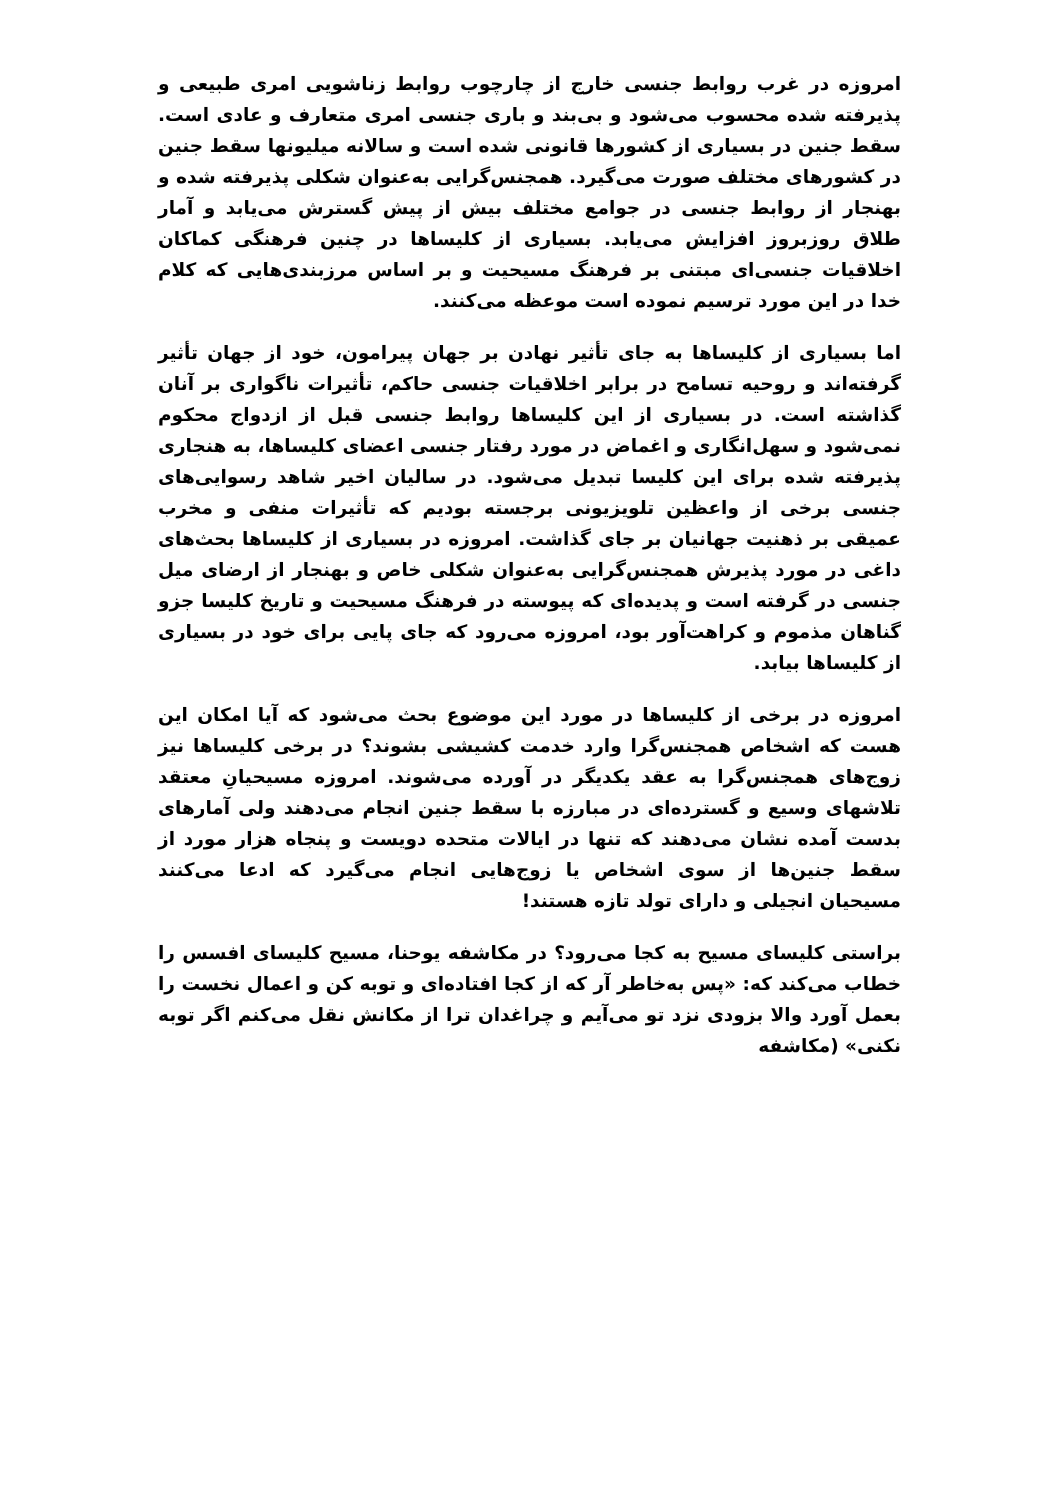امروزه در غرب روابط جنسی خارج از چارچوب روابط زناشویی امری طبیعی و پذیرفته شده محسوب می‌شود و بی‌بند و باری جنسی امری متعارف و عادی است. سقط جنین در بسیاری از کشورها قانونی شده است و سالانه میلیونها سقط جنین در کشورهای مختلف صورت می‌گیرد. همجنس‌گرایی به‌عنوان شکلی پذیرفته شده و بهنجار از روابط جنسی در جوامع مختلف بیش از پیش گسترش می‌یابد و آمار طلاق روزبروز افزایش می‌یابد. بسیاری از کلیساها در چنین فرهنگی کماکان اخلاقیات جنسی‌ای مبتنی بر فرهنگ مسیحیت و بر اساس مرزبندی‌هایی که کلام خدا در این مورد ترسیم نموده است موعظه می‌کنند.
اما بسیاری از کلیساها به جای تأثیر نهادن بر جهان پیرامون، خود از جهان تأثیر گرفته‌اند و روحیه تسامح در برابر اخلاقیات جنسی حاکم، تأثیرات ناگواری بر آنان گذاشته است. در بسیاری از این کلیساها روابط جنسی قبل از ازدواج محکوم نمی‌شود و سهل‌انگاری و اغماض در مورد رفتار جنسی اعضای کلیساها، به هنجاری پذیرفته شده برای این کلیسا تبدیل می‌شود. در سالیان اخیر شاهد رسوایی‌های جنسی برخی از واعظین تلویزیونی برجسته بودیم که تأثیرات منفی و مخرب عمیقی بر ذهنیت جهانیان بر جای گذاشت. امروزه در بسیاری از کلیساها بحث‌های داغی در مورد پذیرش همجنس‌گرایی به‌عنوان شکلی خاص و بهنجار از ارضای میل جنسی در گرفته است و پدیده‌ای که پیوسته در فرهنگ مسیحیت و تاریخ کلیسا جزو گناهان مذموم و کراهت‌آور بود، امروزه می‌رود که جای پایی برای خود در بسیاری از کلیساها بیابد.
امروزه در برخی از کلیساها در مورد این موضوع بحث می‌شود که آیا امکان این هست که اشخاص همجنس‌گرا وارد خدمت کشیشی بشوند؟ در برخی کلیساها نیز زوج‌های همجنس‌گرا به عقد یکدیگر در آورده می‌شوند. امروزه مسیحیانِ معتقد تلاشهای وسیع و گسترده‌ای در مبارزه با سقط جنین انجام می‌دهند ولی آمارهای بدست آمده نشان می‌دهند که تنها در ایالات متحده دویست و پنجاه هزار مورد از سقط جنین‌ها از سوی اشخاص یا زوج‌هایی انجام می‌گیرد که ادعا می‌کنند مسیحیان انجیلی و دارای تولد تازه هستند!
براستی کلیسای مسیح به کجا می‌رود؟ در مکاشفه یوحنا، مسیح کلیسای افسس را خطاب می‌کند که: «پس به‌خاطر آر که از کجا افتاده‌ای و توبه کن و اعمال نخست را بعمل آورد والا بزودی نزد تو می‌آیم و چراغدان ترا از مکانش نقل می‌کنم اگر توبه نکنی» (مکاشفه